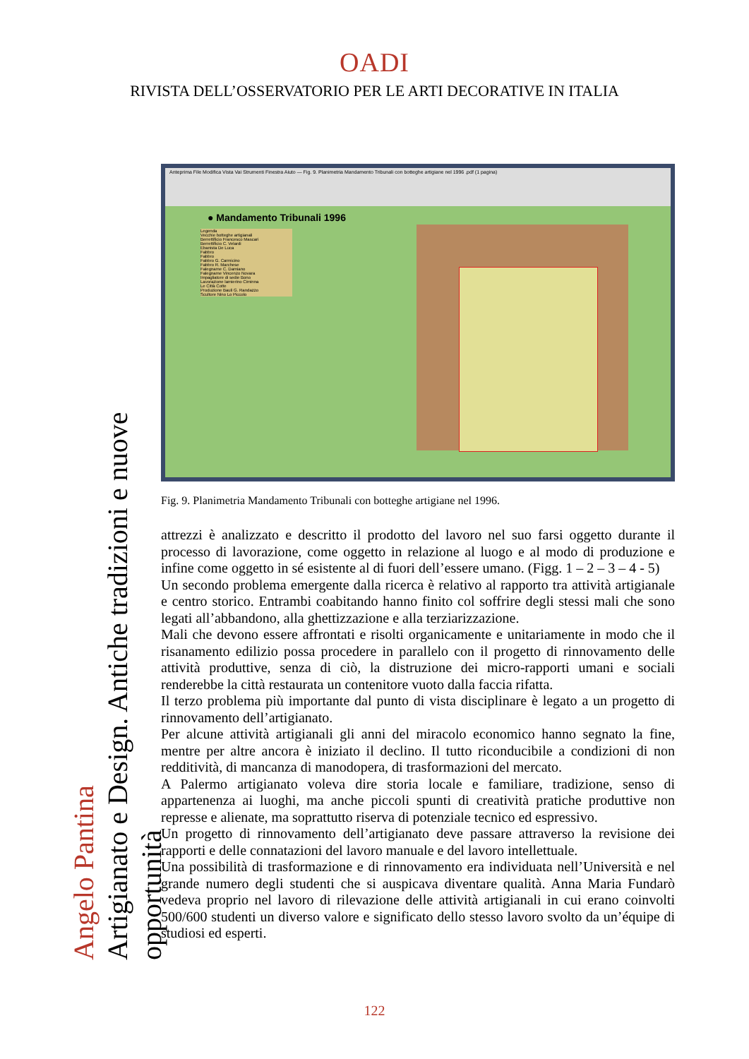OADI
RIVISTA DELL’OSSERVATORIO PER LE ARTI DECORATIVE IN ITALIA
Angelo Pantina
Artigianato e Design. Antiche tradizioni e nuove opportunità
Anteprima File Modifica Vista Vai Strumenti Finestra Aiuto — Fig. 9. Planimetria Mandamento Tribunali con botteghe artigiane nel 1996 .pdf (1 pagina)
● Mandamento Tribunali 1996
Legenda
Vecchie botteghe artigianali
Berrettificio Francesco Mascari
Berrettificio C. Velardi
Ebanista De Luca
Fabbro
Fabbro
Fabbro G. Carmicino
Fabbro R. Marchese
Falegname C. Damiano
Falegname Vincenzo Novara
Impagliatore di sedie Bono
Lavorazione lamierino Ciminna
Le Città Cotte
Produzione Bauli G. Randazzo
Scultore Nino Lo Piccolo
Fig. 9. Planimetria Mandamento Tribunali con botteghe artigiane nel 1996.
attrezzi è analizzato e descritto il prodotto del lavoro nel suo farsi oggetto durante il processo di lavorazione, come oggetto in relazione al luogo e al modo di produzione e infine come oggetto in sé esistente al di fuori dell’essere umano. (Figg. 1 – 2 – 3 – 4 - 5)
Un secondo problema emergente dalla ricerca è relativo al rapporto tra attività artigianale e centro storico. Entrambi coabitando hanno finito col soffrire degli stessi mali che sono legati all’abbandono, alla ghettizzazione e alla terziarizzazione.
Mali che devono essere affrontati e risolti organicamente e unitariamente in modo che il risanamento edilizio possa procedere in parallelo con il progetto di rinnovamento delle attività produttive, senza di ciò, la distruzione dei micro-rapporti umani e sociali renderebbe la città restaurata un contenitore vuoto dalla faccia rifatta.
Il terzo problema più importante dal punto di vista disciplinare è legato a un progetto di rinnovamento dell’artigianato.
Per alcune attività artigianali gli anni del miracolo economico hanno segnato la fine, mentre per altre ancora è iniziato il declino. Il tutto riconducibile a condizioni di non redditività, di mancanza di manodopera, di trasformazioni del mercato.
A Palermo artigianato voleva dire storia locale e familiare, tradizione, senso di appartenenza ai luoghi, ma anche piccoli spunti di creatività pratiche produttive non represse e alienate, ma soprattutto riserva di potenziale tecnico ed espressivo.
Un progetto di rinnovamento dell’artigianato deve passare attraverso la revisione dei rapporti e delle connatazioni del lavoro manuale e del lavoro intellettuale.
Una possibilità di trasformazione e di rinnovamento era individuata nell’Università e nel grande numero degli studenti che si auspicava diventare qualità. Anna Maria Fundarò vedeva proprio nel lavoro di rilevazione delle attività artigianali in cui erano coinvolti 500/600 studenti un diverso valore e significato dello stesso lavoro svolto da un’équipe di studiosi ed esperti.
122